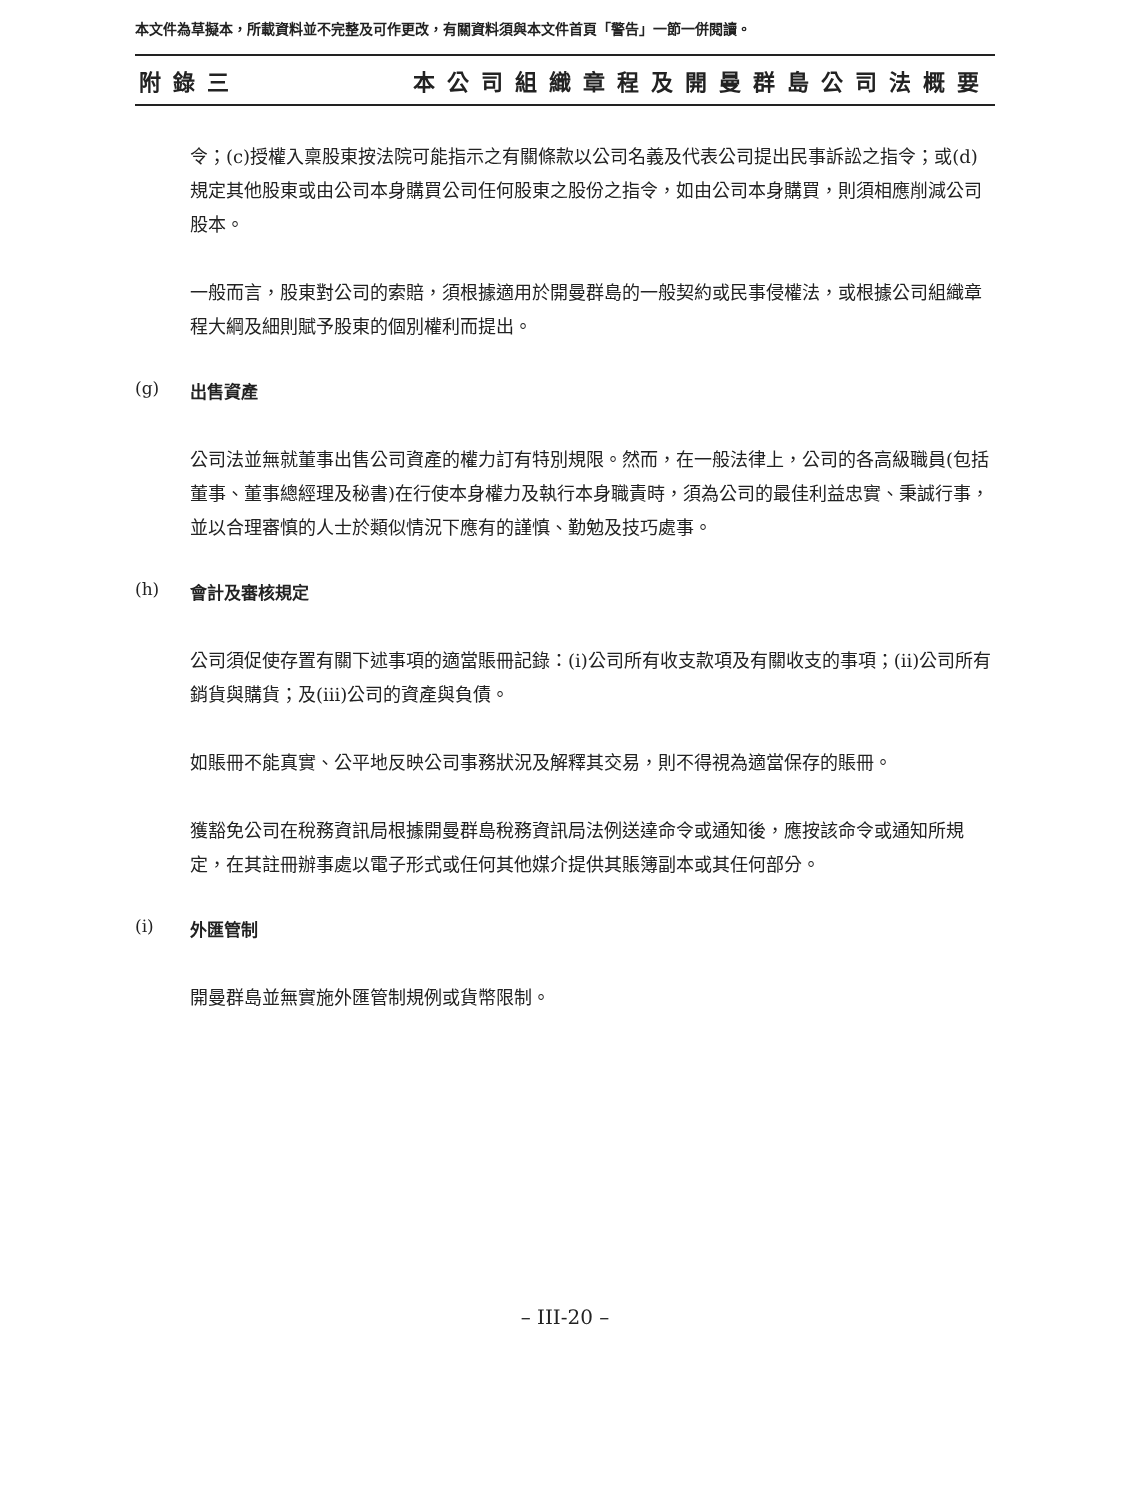本文件為草擬本，所載資料並不完整及可作更改，有關資料須與本文件首頁「警告」一節一併閱讀。
附錄三 本公司組織章程及開曼群島公司法概要
令；(c)授權入稟股東按法院可能指示之有關條款以公司名義及代表公司提出民事訴訟之指令；或(d)規定其他股東或由公司本身購買公司任何股東之股份之指令，如由公司本身購買，則須相應削減公司股本。
一般而言，股東對公司的索賠，須根據適用於開曼群島的一般契約或民事侵權法，或根據公司組織章程大綱及細則賦予股東的個別權利而提出。
(g) 出售資產
公司法並無就董事出售公司資產的權力訂有特別規限。然而，在一般法律上，公司的各高級職員(包括董事、董事總經理及秘書)在行使本身權力及執行本身職責時，須為公司的最佳利益忠實、秉誠行事，並以合理審慎的人士於類似情況下應有的謹慎、勤勉及技巧處事。
(h) 會計及審核規定
公司須促使存置有關下述事項的適當賬冊記錄：(i)公司所有收支款項及有關收支的事項；(ii)公司所有銷貨與購貨；及(iii)公司的資產與負債。
如賬冊不能真實、公平地反映公司事務狀況及解釋其交易，則不得視為適當保存的賬冊。
獲豁免公司在稅務資訊局根據開曼群島稅務資訊局法例送達命令或通知後，應按該命令或通知所規定，在其註冊辦事處以電子形式或任何其他媒介提供其賬簿副本或其任何部分。
(i) 外匯管制
開曼群島並無實施外匯管制規例或貨幣限制。
– III-20 –